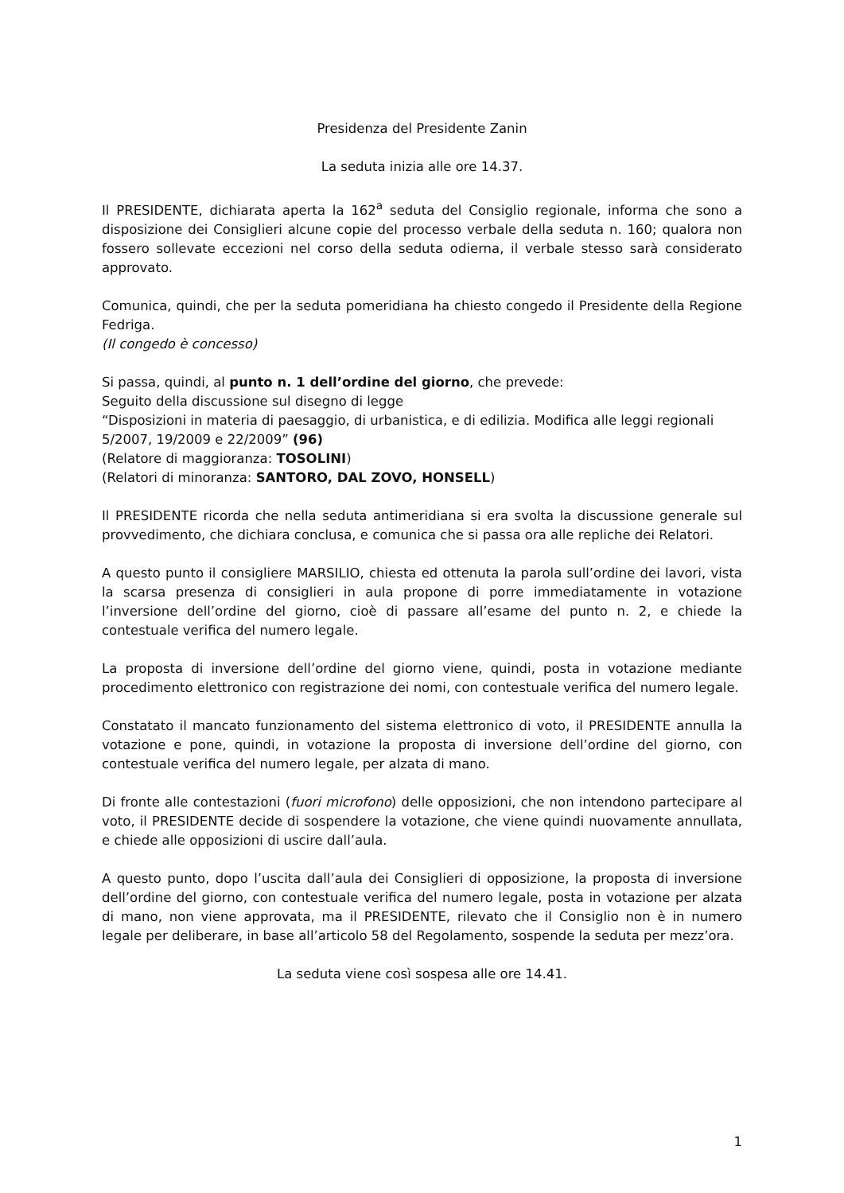Presidenza del Presidente Zanin
La seduta inizia alle ore 14.37.
Il PRESIDENTE, dichiarata aperta la 162<sup>a</sup> seduta del Consiglio regionale, informa che sono a disposizione dei Consiglieri alcune copie del processo verbale della seduta n. 160; qualora non fossero sollevate eccezioni nel corso della seduta odierna, il verbale stesso sarà considerato approvato.
Comunica, quindi, che per la seduta pomeridiana ha chiesto congedo il Presidente della Regione Fedriga.
(Il congedo è concesso)
Si passa, quindi, al punto n. 1 dell’ordine del giorno, che prevede:
Seguito della discussione sul disegno di legge
“Disposizioni in materia di paesaggio, di urbanistica, e di edilizia. Modifica alle leggi regionali 5/2007, 19/2009 e 22/2009” (96)
(Relatore di maggioranza: TOSOLINI)
(Relatori di minoranza: SANTORO, DAL ZOVO, HONSELL)
Il PRESIDENTE ricorda che nella seduta antimeridiana si era svolta la discussione generale sul provvedimento, che dichiara conclusa, e comunica che si passa ora alle repliche dei Relatori.
A questo punto il consigliere MARSILIO, chiesta ed ottenuta la parola sull’ordine dei lavori, vista la scarsa presenza di consiglieri in aula propone di porre immediatamente in votazione l’inversione dell’ordine del giorno, cioè di passare all’esame del punto n. 2, e chiede la contestuale verifica del numero legale.
La proposta di inversione dell’ordine del giorno viene, quindi, posta in votazione mediante procedimento elettronico con registrazione dei nomi, con contestuale verifica del numero legale.
Constatato il mancato funzionamento del sistema elettronico di voto, il PRESIDENTE annulla la votazione e pone, quindi, in votazione la proposta di inversione dell’ordine del giorno, con contestuale verifica del numero legale, per alzata di mano.
Di fronte alle contestazioni (fuori microfono) delle opposizioni, che non intendono partecipare al voto, il PRESIDENTE decide di sospendere la votazione, che viene quindi nuovamente annullata, e chiede alle opposizioni di uscire dall’aula.
A questo punto, dopo l’uscita dall’aula dei Consiglieri di opposizione, la proposta di inversione dell’ordine del giorno, con contestuale verifica del numero legale, posta in votazione per alzata di mano, non viene approvata, ma il PRESIDENTE, rilevato che il Consiglio non è in numero legale per deliberare, in base all’articolo 58 del Regolamento, sospende la seduta per mezz’ora.
La seduta viene così sospesa alle ore 14.41.
1